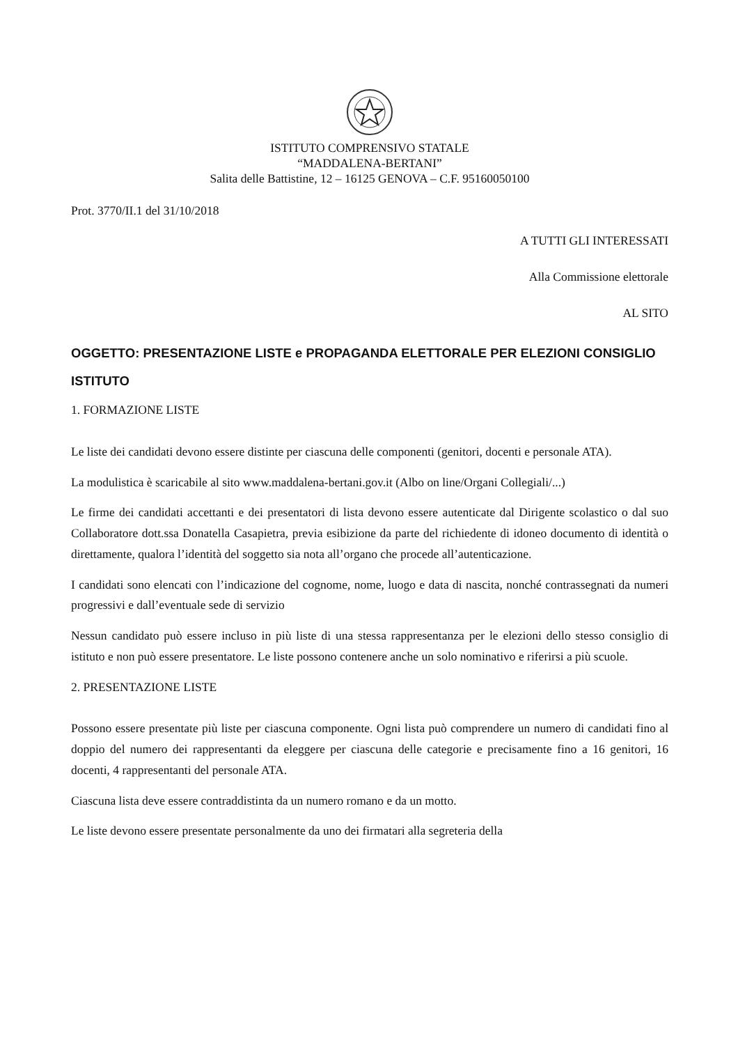ISTITUTO COMPRENSIVO STATALE
“MADDALENA-BERTANI”
Salita delle Battistine, 12 – 16125 GENOVA – C.F. 95160050100
Prot. 3770/II.1 del 31/10/2018
A TUTTI GLI INTERESSATI
Alla Commissione elettorale
AL SITO
OGGETTO: PRESENTAZIONE LISTE e PROPAGANDA ELETTORALE PER ELEZIONI CONSIGLIO ISTITUTO
1. FORMAZIONE LISTE
Le liste dei candidati devono essere distinte per ciascuna delle componenti (genitori, docenti e personale ATA).
La modulistica è scaricabile al sito www.maddalena-bertani.gov.it (Albo on line/Organi Collegiali/...)
Le firme dei candidati accettanti e dei presentatori di lista devono essere autenticate dal Dirigente scolastico o dal suo Collaboratore dott.ssa Donatella Casapietra, previa esibizione da parte del richiedente di idoneo documento di identità o direttamente, qualora l’identità del soggetto sia nota all’organo che procede all’autenticazione.
I candidati sono elencati con l’indicazione del cognome, nome, luogo e data di nascita, nonché contrassegnati da numeri progressivi e dall’eventuale sede di servizio
Nessun candidato può essere incluso in più liste di una stessa rappresentanza per le elezioni dello stesso consiglio di istituto e non può essere presentatore. Le liste possono contenere anche un solo nominativo e riferirsi a più scuole.
2. PRESENTAZIONE LISTE
Possono essere presentate più liste per ciascuna componente. Ogni lista può comprendere un numero di candidati fino al doppio del numero dei rappresentanti da eleggere per ciascuna delle categorie e precisamente fino a 16 genitori, 16 docenti, 4 rappresentanti del personale ATA.
Ciascuna lista deve essere contraddistinta da un numero romano e da un motto.
Le liste devono essere presentate personalmente da uno dei firmatari alla segreteria della